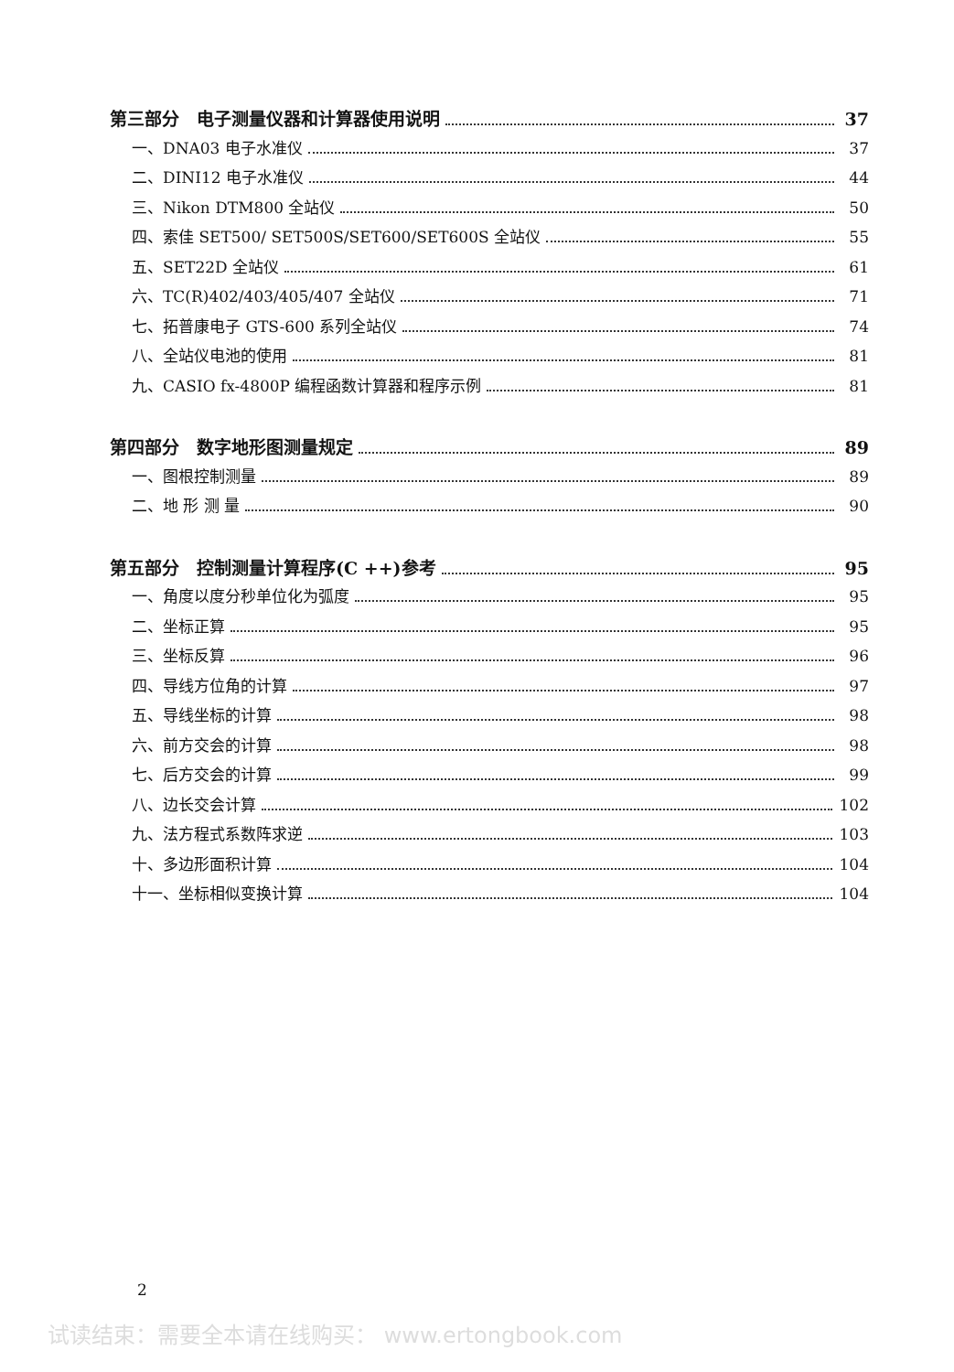第三部分　电子测量仪器和计算器使用说明 37
一、DNA03 电子水准仪 37
二、DINI12 电子水准仪 44
三、Nikon DTM800 全站仪 50
四、索佳 SET500/ SET500S/SET600/SET600S 全站仪 55
五、SET22D 全站仪 61
六、TC(R)402/403/405/407 全站仪 71
七、拓普康电子 GTS-600 系列全站仪 74
八、全站仪电池的使用 81
九、CASIO fx-4800P 编程函数计算器和程序示例 81
第四部分　数字地形图测量规定 89
一、图根控制测量 89
二、地 形 测 量 90
第五部分　控制测量计算程序(C ++)参考 95
一、角度以度分秒单位化为弧度 95
二、坐标正算 95
三、坐标反算 96
四、导线方位角的计算 97
五、导线坐标的计算 98
六、前方交会的计算 98
七、后方交会的计算 99
八、边长交会计算 102
九、法方程式系数阵求逆 103
十、多边形面积计算 104
十一、坐标相似变换计算 104
2
试读结束：需要全本请在线购买： www.ertongbook.com